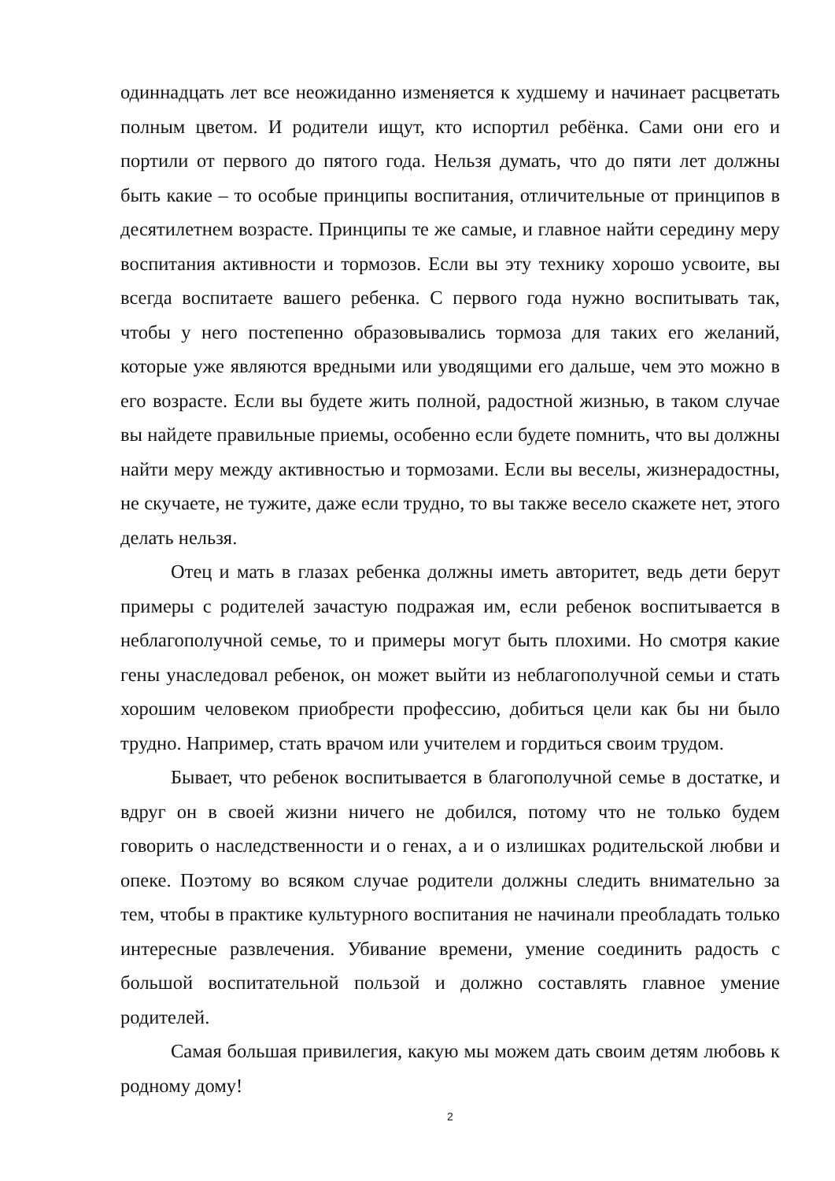одиннадцать лет все неожиданно изменяется к худшему и начинает расцветать полным цветом. И родители ищут, кто испортил ребёнка. Сами они его и портили от первого до пятого года. Нельзя думать, что до пяти лет должны быть какие – то особые принципы воспитания, отличительные от принципов в десятилетнем возрасте. Принципы те же самые, и главное найти середину меру воспитания активности и тормозов. Если вы эту технику хорошо усвоите, вы всегда воспитаете вашего ребенка. С первого года нужно воспитывать так, чтобы у него постепенно образовывались тормоза для таких его желаний, которые уже являются вредными или уводящими его дальше, чем это можно в его возрасте. Если вы будете жить полной, радостной жизнью, в таком случае вы найдете правильные приемы, особенно если будете помнить, что вы должны найти меру между активностью и тормозами. Если вы веселы, жизнерадостны, не скучаете, не тужите, даже если трудно, то вы также весело скажете нет, этого делать нельзя.
Отец и мать в глазах ребенка должны иметь авторитет, ведь дети берут примеры с родителей зачастую подражая им, если ребенок воспитывается в неблагополучной семье, то и примеры могут быть плохими. Но смотря какие гены унаследовал ребенок, он может выйти из неблагополучной семьи и стать хорошим человеком приобрести профессию, добиться цели как бы ни было трудно. Например, стать врачом или учителем и гордиться своим трудом.
Бывает, что ребенок воспитывается в благополучной семье в достатке, и вдруг он в своей жизни ничего не добился, потому что не только будем говорить о наследственности и о генах, а и о излишках родительской любви и опеке. Поэтому во всяком случае родители должны следить внимательно за тем, чтобы в практике культурного воспитания не начинали преобладать только интересные развлечения. Убивание времени, умение соединить радость с большой воспитательной пользой и должно составлять главное умение родителей.
Самая большая привилегия, какую мы можем дать своим детям любовь к родному дому!
2